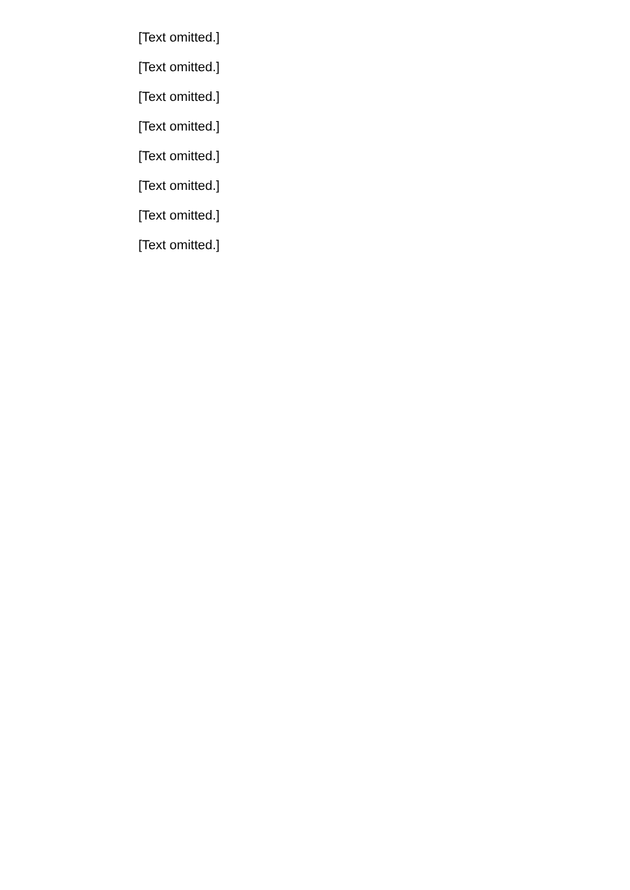[Text omitted.]
[Text omitted.]
[Text omitted.]
[Text omitted.]
[Text omitted.]
[Text omitted.]
[Text omitted.]
[Text omitted.]